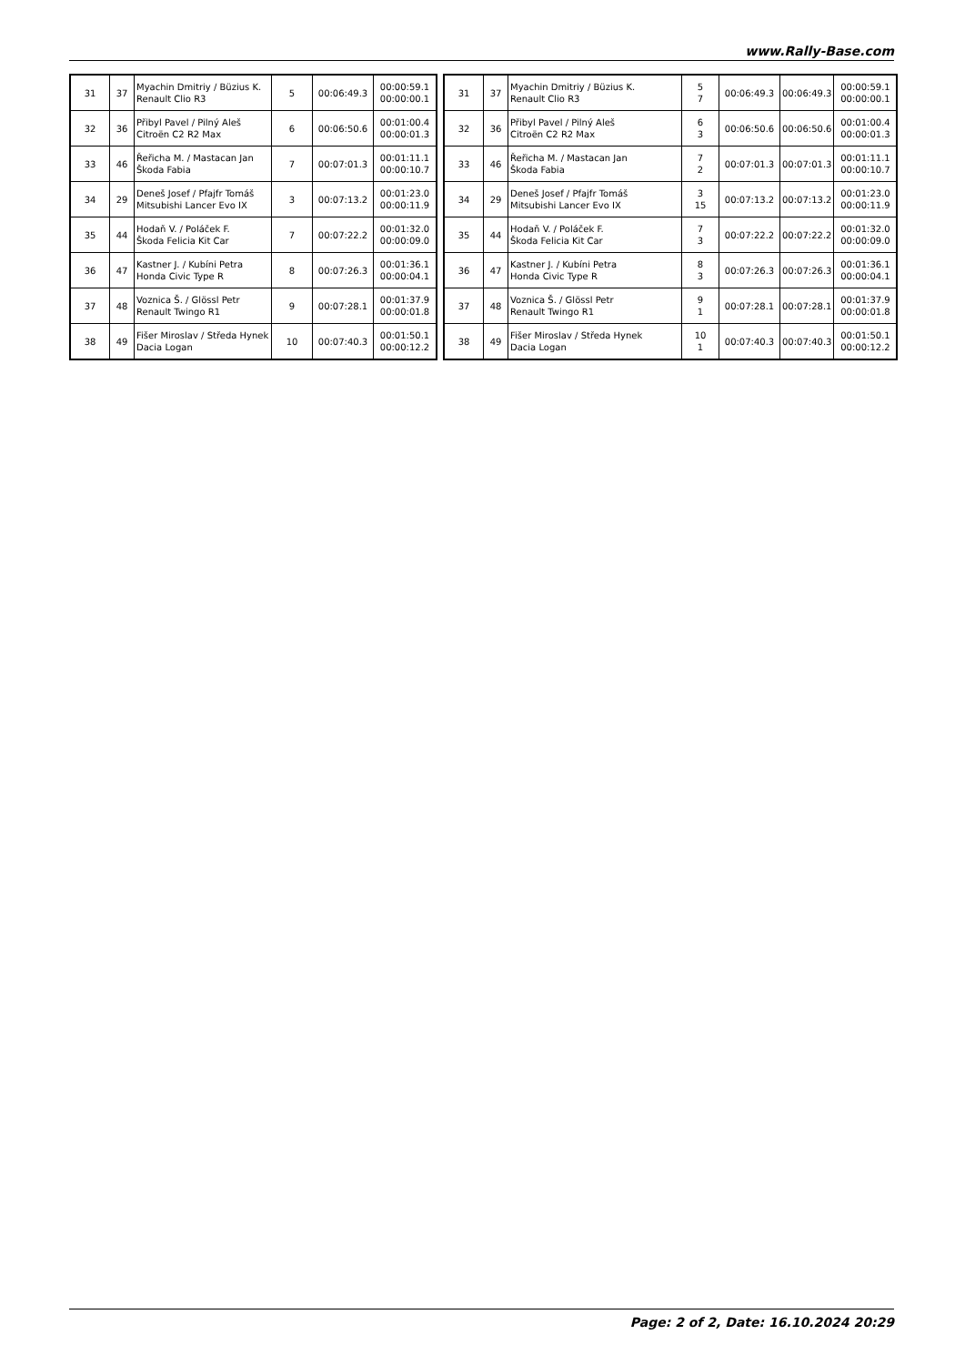www.Rally-Base.com
| 31 | 37 | Myachin Dmitriy / Büzius K. Renault Clio R3 | 5 | 00:06:49.3 | 00:00:59.1 00:00:00.1 |
| 32 | 36 | Přibyl Pavel / Pilný Aleš Citroën C2 R2 Max | 6 | 00:06:50.6 | 00:01:00.4 00:00:01.3 |
| 33 | 46 | Řeřicha M. / Mastacan Jan Škoda Fabia | 7 | 00:07:01.3 | 00:01:11.1 00:00:10.7 |
| 34 | 29 | Deneš Josef / Pfajfr Tomáš Mitsubishi Lancer Evo IX | 3 | 00:07:13.2 | 00:01:23.0 00:00:11.9 |
| 35 | 44 | Hodaň V. / Poláček F. Škoda Felicia Kit Car | 7 | 00:07:22.2 | 00:01:32.0 00:00:09.0 |
| 36 | 47 | Kastner J. / Kubíni Petra Honda Civic Type R | 8 | 00:07:26.3 | 00:01:36.1 00:00:04.1 |
| 37 | 48 | Voznica Š. / Glössl Petr Renault Twingo R1 | 9 | 00:07:28.1 | 00:01:37.9 00:00:01.8 |
| 38 | 49 | Fišer Miroslav / Středa Hynek Dacia Logan | 10 | 00:07:40.3 | 00:01:50.1 00:00:12.2 |
| 31 | 37 | Myachin Dmitriy / Büzius K. Renault Clio R3 | 5 7 | 00:06:49.3 | 00:06:49.3 | 00:00:59.1 00:00:00.1 |
| 32 | 36 | Přibyl Pavel / Pilný Aleš Citroën C2 R2 Max | 6 3 | 00:06:50.6 | 00:06:50.6 | 00:01:00.4 00:00:01.3 |
| 33 | 46 | Řeřicha M. / Mastacan Jan Škoda Fabia | 7 2 | 00:07:01.3 | 00:07:01.3 | 00:01:11.1 00:00:10.7 |
| 34 | 29 | Deneš Josef / Pfajfr Tomáš Mitsubishi Lancer Evo IX | 3 15 | 00:07:13.2 | 00:07:13.2 | 00:01:23.0 00:00:11.9 |
| 35 | 44 | Hodaň V. / Poláček F. Škoda Felicia Kit Car | 7 3 | 00:07:22.2 | 00:07:22.2 | 00:01:32.0 00:00:09.0 |
| 36 | 47 | Kastner J. / Kubíni Petra Honda Civic Type R | 8 3 | 00:07:26.3 | 00:07:26.3 | 00:01:36.1 00:00:04.1 |
| 37 | 48 | Voznica Š. / Glössl Petr Renault Twingo R1 | 9 1 | 00:07:28.1 | 00:07:28.1 | 00:01:37.9 00:00:01.8 |
| 38 | 49 | Fišer Miroslav / Středa Hynek Dacia Logan | 10 1 | 00:07:40.3 | 00:07:40.3 | 00:01:50.1 00:00:12.2 |
Page: 2 of 2, Date: 16.10.2024 20:29